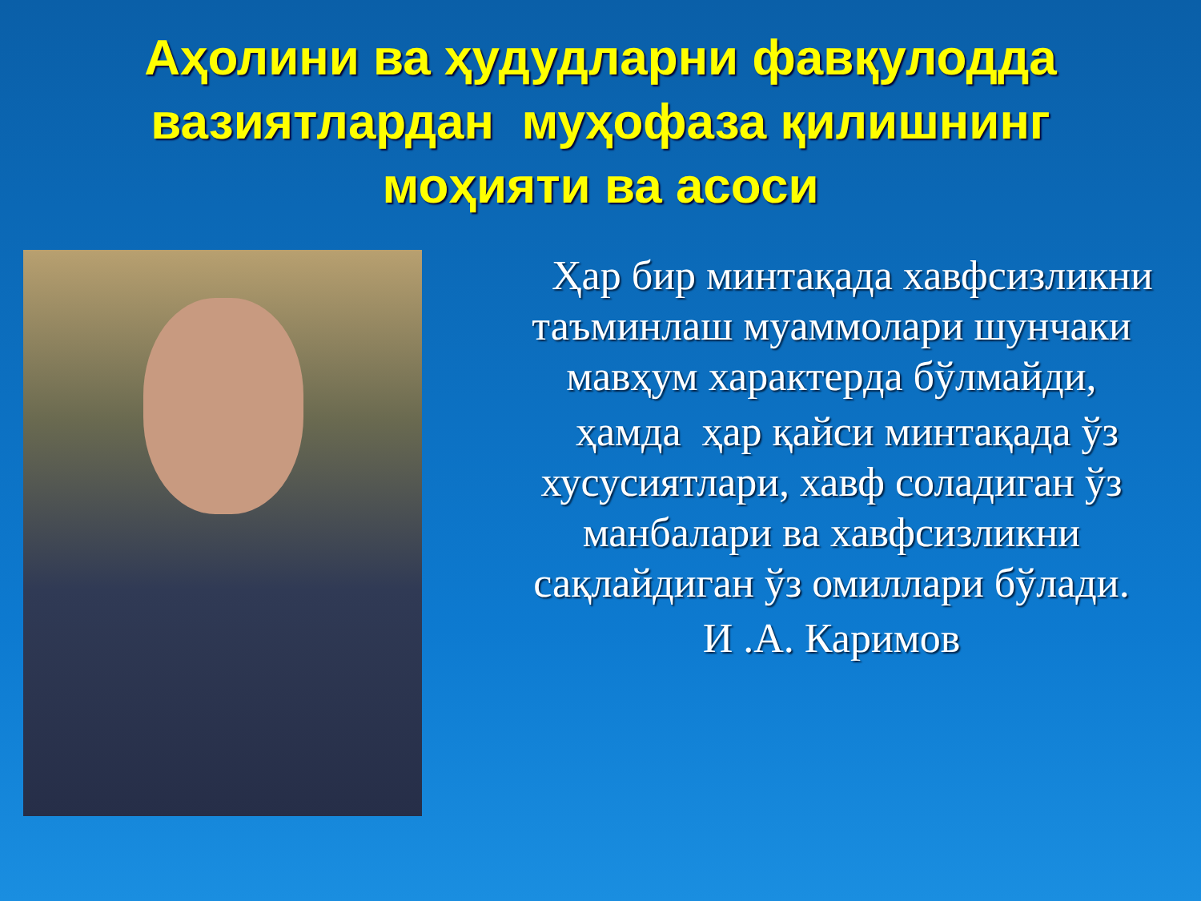Аҳолини ва ҳудудларни фавқулодда вазиятлардан муҳофаза қилишнинг моҳияти ва асоси
Ҳар бир минтақада хавфсизликни таъминлаш муаммолари шунчаки мавҳум характерда бўлмайди,
ҳамда ҳар қайси минтақада ўз хусусиятлари, хавф соладиган ўз манбалари ва хавфсизликни сақлайдиган ўз омиллари бўлади.
И .А. Каримов